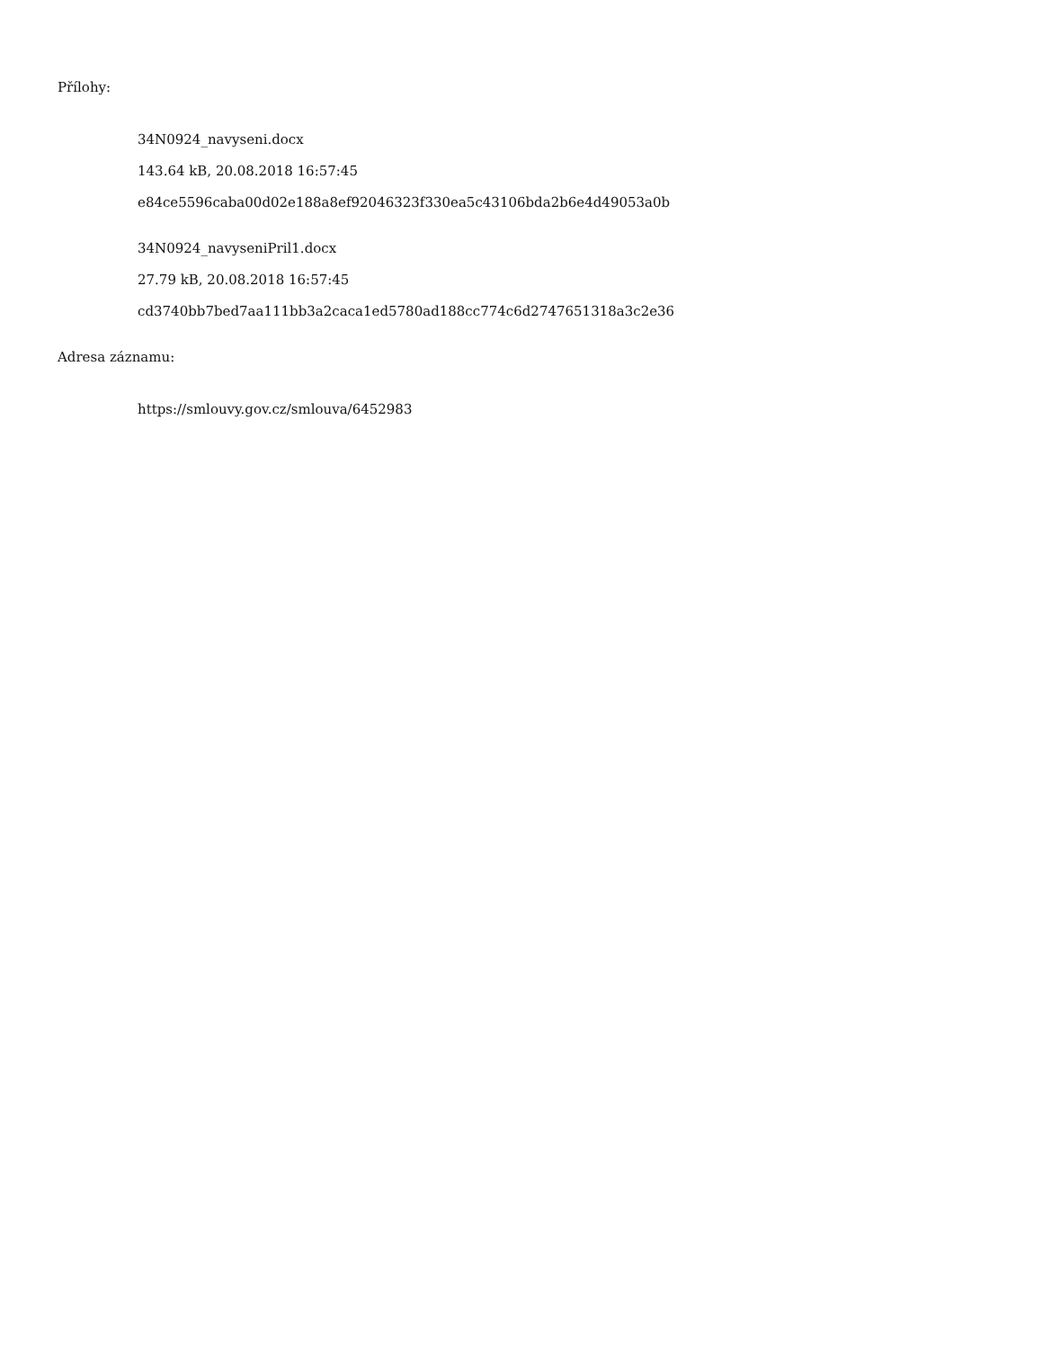Přílohy:
34N0924_navyseni.docx
143.64 kB, 20.08.2018 16:57:45
e84ce5596caba00d02e188a8ef92046323f330ea5c43106bda2b6e4d49053a0b
34N0924_navyseniPril1.docx
27.79 kB, 20.08.2018 16:57:45
cd3740bb7bed7aa111bb3a2caca1ed5780ad188cc774c6d2747651318a3c2e36
Adresa záznamu:
https://smlouvy.gov.cz/smlouva/6452983